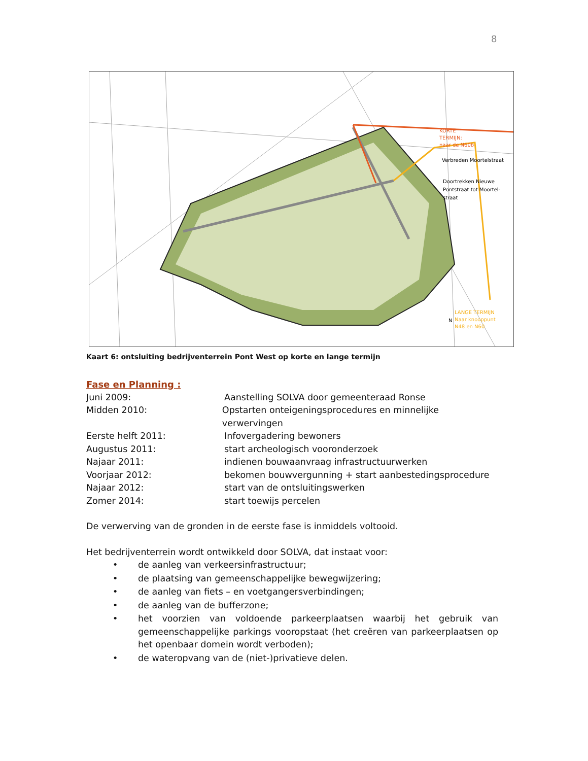8
KORTE
TERMIJN:
naar de N60b
LANGE TERMIJN
Naar knooppunt
N48 en N60
Verbreden Moortelstraat
Doortrekken Nieuwe
Pontstraat tot Moortel-
straat
N
Kaart 6: ontsluiting bedrijventerrein Pont West op korte en lange termijn
Fase en Planning :
Juni 2009: Aanstelling SOLVA door gemeenteraad Ronse
Midden 2010: Opstarten onteigeningsprocedures en minnelijke verwervingen
Eerste helft 2011: Infovergadering bewoners
Augustus 2011: start archeologisch vooronderzoek
Najaar 2011: indienen bouwaanvraag infrastructuurwerken
Voorjaar 2012: bekomen bouwvergunning + start aanbestedingsprocedure
Najaar 2012: start van de ontsluitingswerken
Zomer 2014: start toewijs percelen
De verwerving van de gronden in de eerste fase is inmiddels voltooid.
Het bedrijventerrein wordt ontwikkeld door SOLVA, dat instaat voor:
• de aanleg van verkeersinfrastructuur;
• de plaatsing van gemeenschappelijke bewegwijzering;
• de aanleg van fiets – en voetgangersverbindingen;
• de aanleg van de bufferzone;
• het voorzien van voldoende parkeerplaatsen waarbij het gebruik van gemeenschappelijke parkings vooropstaat (het creëren van parkeerplaatsen op het openbaar domein wordt verboden);
• de wateropvang van de (niet-)privatieve delen.